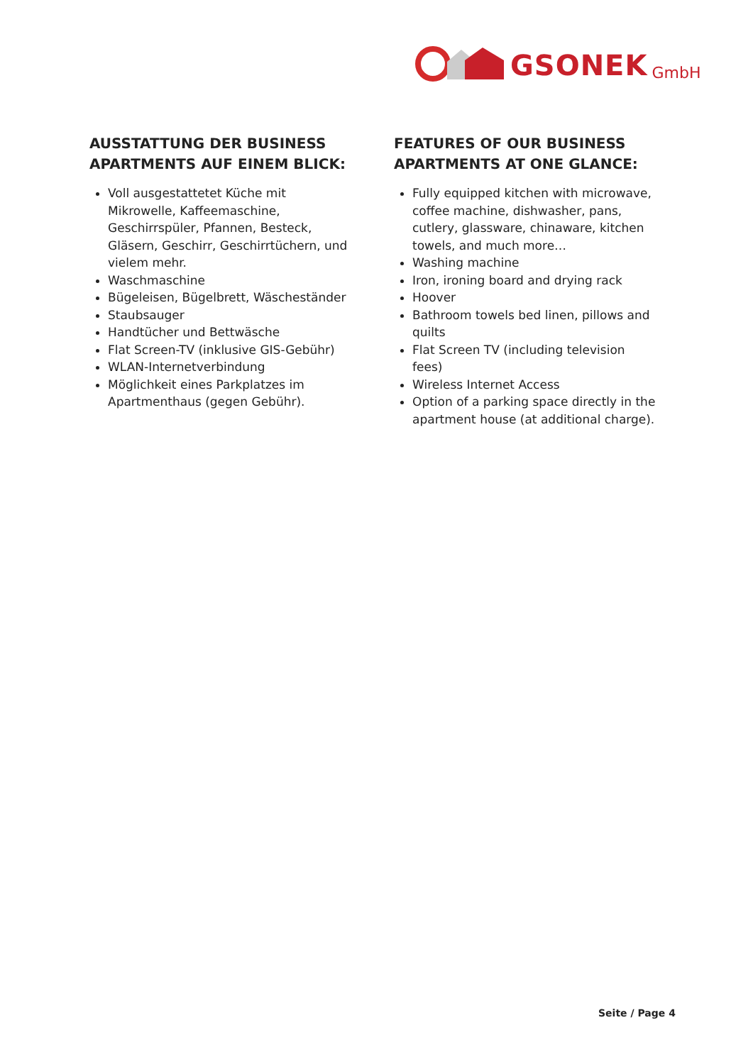GSONEK GmbH
AUSSTATTUNG DER BUSINESS APARTMENTS AUF EINEM BLICK:
Voll ausgestattetet Küche mit Mikrowelle, Kaffeemaschine, Geschirrspüler, Pfannen, Besteck, Gläsern, Geschirr, Geschirrtüchern, und vielem mehr.
Waschmaschine
Bügeleisen, Bügelbrett, Wäscheständer
Staubsauger
Handtücher und Bettwäsche
Flat Screen-TV (inklusive GIS-Gebühr)
WLAN-Internetverbindung
Möglichkeit eines Parkplatzes im Apartmenthaus (gegen Gebühr).
FEATURES OF OUR BUSINESS APARTMENTS AT ONE GLANCE:
Fully equipped kitchen with microwave, coffee machine, dishwasher, pans, cutlery, glassware, chinaware, kitchen towels, and much more…
Washing machine
Iron, ironing board and drying rack
Hoover
Bathroom towels bed linen, pillows and quilts
Flat Screen TV (including television fees)
Wireless Internet Access
Option of a parking space directly in the apartment house (at additional charge).
Seite / Page 4